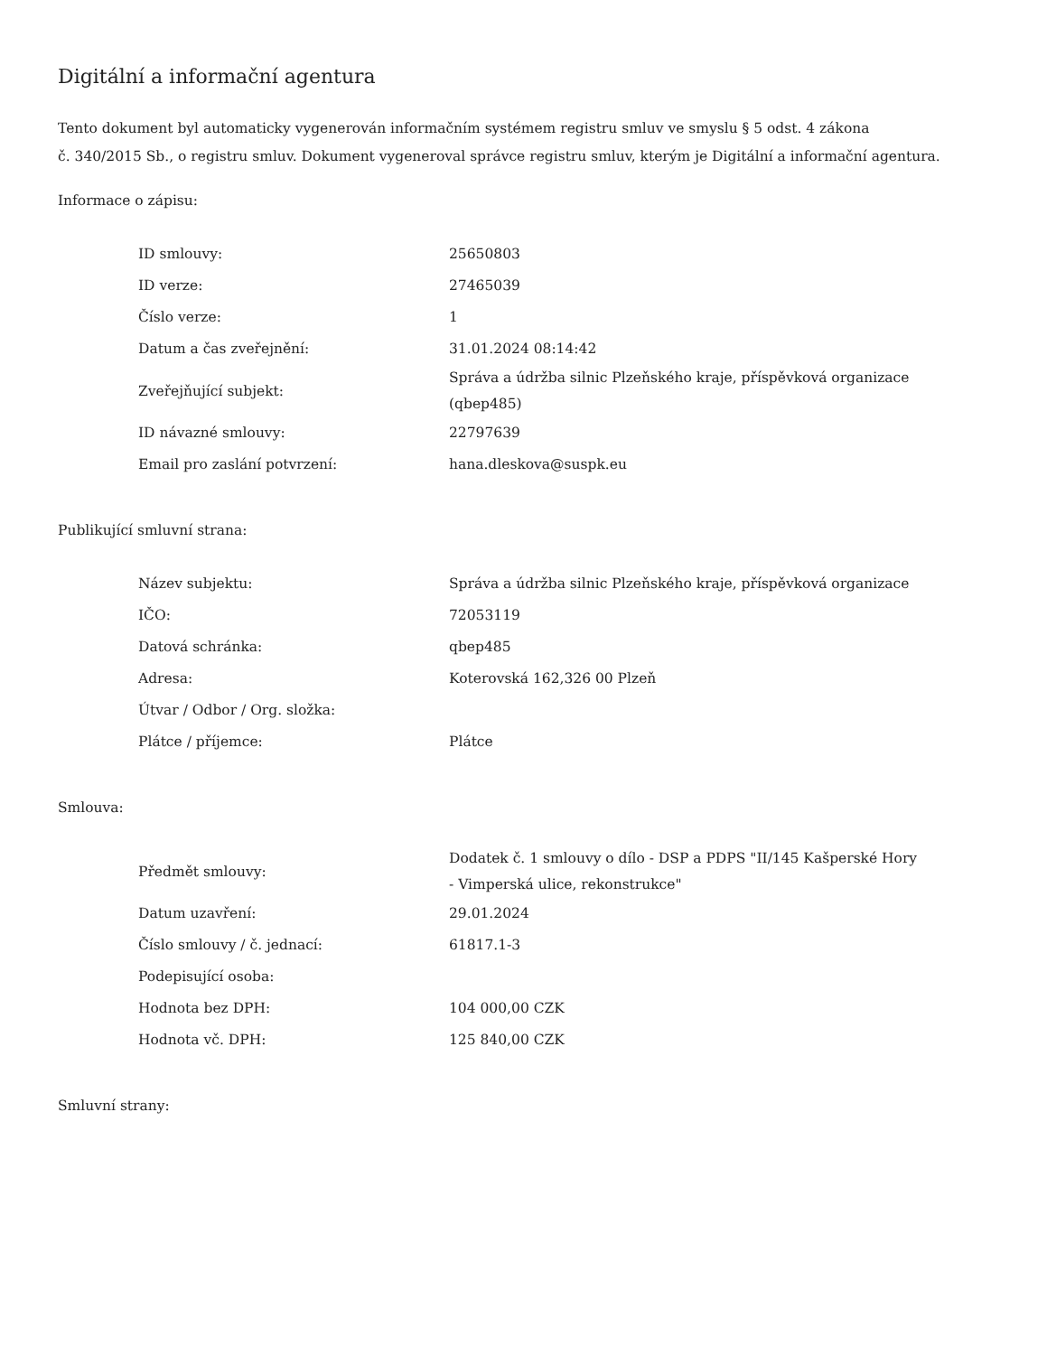Digitální a informační agentura
Tento dokument byl automaticky vygenerován informačním systémem registru smluv ve smyslu § 5 odst. 4 zákona
č. 340/2015 Sb., o registru smluv. Dokument vygeneroval správce registru smluv, kterým je Digitální a informační agentura.
Informace o zápisu:
| ID smlouvy: | 25650803 |
| ID verze: | 27465039 |
| Číslo verze: | 1 |
| Datum a čas zveřejnění: | 31.01.2024 08:14:42 |
| Zveřejňující subjekt: | Správa a údržba silnic Plzeňského kraje, příspěvková organizace (qbep485) |
| ID návazné smlouvy: | 22797639 |
| Email pro zaslání potvrzení: | hana.dleskova@suspk.eu |
Publikující smluvní strana:
| Název subjektu: | Správa a údržba silnic Plzeňského kraje, příspěvková organizace |
| IČO: | 72053119 |
| Datová schránka: | qbep485 |
| Adresa: | Koterovská 162,326 00 Plzeň |
| Útvar / Odbor / Org. složka: | |
| Plátce / příjemce: | Plátce |
Smlouva:
| Předmět smlouvy: | Dodatek č. 1 smlouvy o dílo - DSP a PDPS "II/145 Kašperské Hory - Vimperská ulice, rekonstrukce" |
| Datum uzavření: | 29.01.2024 |
| Číslo smlouvy / č. jednací: | 61817.1-3 |
| Podepisující osoba: | |
| Hodnota bez DPH: | 104 000,00 CZK |
| Hodnota vč. DPH: | 125 840,00 CZK |
Smluvní strany: